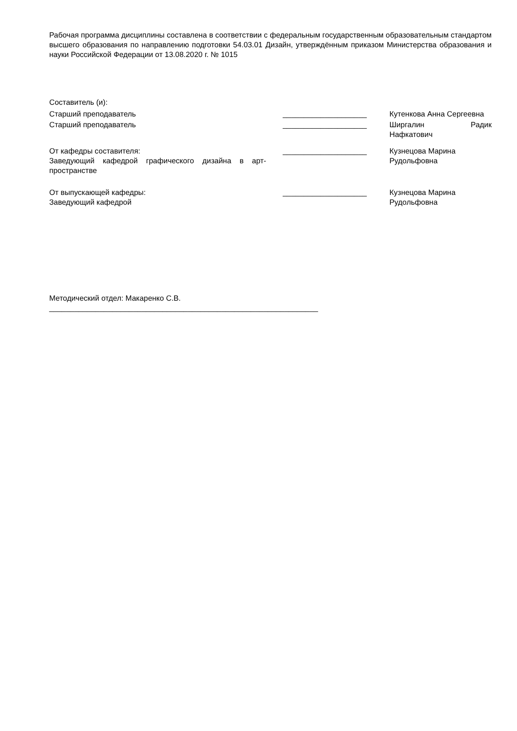Рабочая программа дисциплины составлена в соответствии с федеральным государственным образовательным стандартом высшего образования по направлению подготовки 54.03.01 Дизайн, утверждённым приказом Министерства образования и науки Российской Федерации от 13.08.2020 г. № 1015
Составитель (и):
Старший преподаватель ____________________ Кутенкова Анна Сергеевна
Старший преподаватель ____________________ Ширгалин Радик Нафкатович
От кафедры составителя:
Заведующий кафедрой графического дизайна в арт-пространстве
____________________ Кузнецова Марина Рудольфовна
От выпускающей кафедры:
Заведующий кафедрой
____________________ Кузнецова Марина Рудольфовна
Методический отдел: Макаренко С.В.
________________________________________________________________